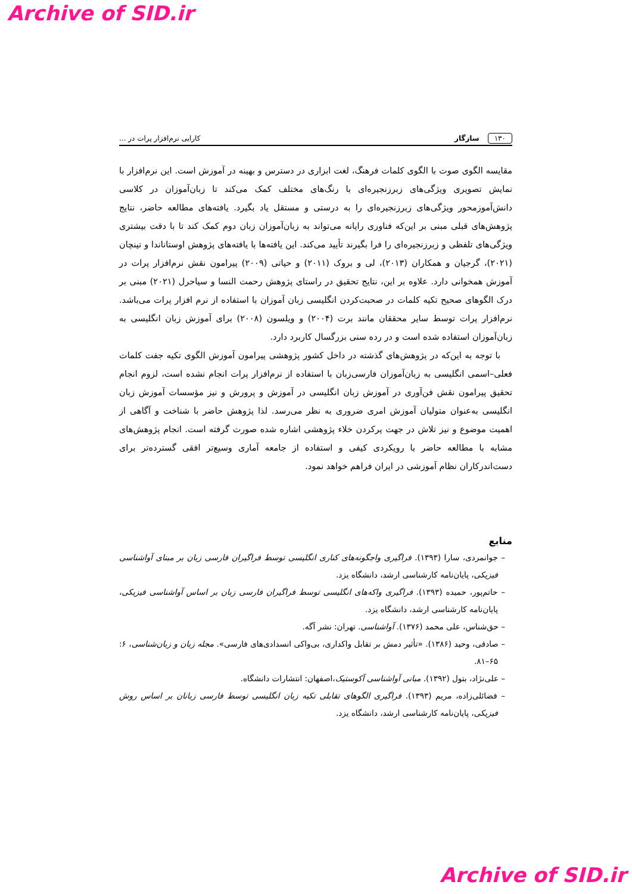Archive of SID.ir
۱۳۰ سازگار کارایی نرم‌افزار پرات در ...
مقایسه الگوی صوت با الگوی کلمات فرهنگ، لغت ابزاری در دسترس و بهینه در آموزش است. این نرم‌افزار با نمایش تصویری ویژگی‌های زبرزنجیره‌ای با رنگ‌های مختلف کمک می‌کند تا زبان‌آموزان در کلاسی دانش‌آموزمحور ویژگی‌های زبرزنجیره‌ای را به درستی و مستقل یاد بگیرد. یافته‌های مطالعه حاضر، نتایج پژوهش‌های قبلی مبنی بر این‌که فناوری رایانه می‌تواند به زبان‌آموزان زبان دوم کمک کند تا با دقت بیشتری ویژگی‌های تلفظی و زبرزنجیره‌ای را فرا بگیرند تأیید می‌کند. این یافته‌ها با یافته‌های پژوهش اوستاناندا و تینچان (۲۰۲۱)، گرجیان و همکاران (۲۰۱۳)، لی و بروک (۲۰۱۱) و حیاتی (۲۰۰۹) پیرامون نقش نرم‌افزار پرات در آموزش همخوانی دارد. علاوه بر این، نتایج تحقیق در راستای پژوهش رحمت النسا و سیاحرل (۲۰۲۱) مبنی بر درک الگوهای صحیح تکیه کلمات در صحبت‌کردن انگلیسی زبان آموزان با استفاده از نرم افزار پرات می‌باشد. نرم‌افزار پرات توسط سایر محققان مانند برت (۲۰۰۴) و ویلسون (۲۰۰۸) برای آموزش زبان انگلیسی به زبان‌آموزان استفاده شده است و در رده سنی بزرگسال کاربرد دارد.
با توجه به این‌که در پژوهش‌های گذشته در داخل کشور پژوهشی پیرامون آموزش الگوی تکیه جفت کلمات فعلی–اسمی انگلیسی به زبان‌آموزان فارسی‌زبان با استفاده از نرم‌افزار پرات انجام نشده است، لزوم انجام تحقیق پیرامون نقش فن‌آوری در آموزش زبان انگلیسی در آموزش و پرورش و نیز مؤسسات آموزش زبان انگلیسی به‌عنوان متولیان آموزش امری ضروری به نظر می‌رسد. لذا پژوهش حاضر با شناخت و آگاهی از اهمیت موضوع و نیز تلاش در جهت پرکردن خلاء پژوهشی اشاره شده صورت گرفته است. انجام پژوهش‌های مشابه با مطالعه حاضر با رویکردی کیفی و استفاده از جامعه آماری وسیع‌تر افقی گسترده‌تر برای دست‌اندرکاران نظام آموزشی در ایران فراهم خواهد نمود.
منابع
– جوانمردی، سارا (۱۳۹۳). فراگیری واجگونه‌های کناری انگلیسی توسط فراگیران فارسی زبان بر مبنای آواشناسی فیزیکی، پایان‌نامه کارشناسی ارشد، دانشگاه یزد.
– حاتم‌پور، حمیده (۱۳۹۳). فراگیری واکه‌های انگلیسی توسط فراگیران فارسی زبان بر اساس آواشناسی فیزیکی، پایان‌نامه کارشناسی ارشد، دانشگاه یزد.
– حق‌شناس، علی محمد (۱۳۷۶). آواشناسی. تهران: نشر آگه.
– صادقی، وحید (۱۳۸۶). «تأثیر دمش بر تقابل واکداری، بی‌واکی انسدادی‌های فارسی». مجله زبان و زبان‌شناسی، ۶: ۶۵–۸۱.
– علی‌نژاد، بتول (۱۳۹۲). مبانی آواشناسی آکوستیک،اصفهان: انتشارات دانشگاه.
– فضائلی‌زاده، مریم (۱۳۹۳). فراگیری الگوهای تقابلی تکیه زبان انگلیسی توسط فارسی زبانان بر اساس روش فیزیکی، پایان‌نامه کارشناسی ارشد، دانشگاه یزد.
Archive of SID.ir